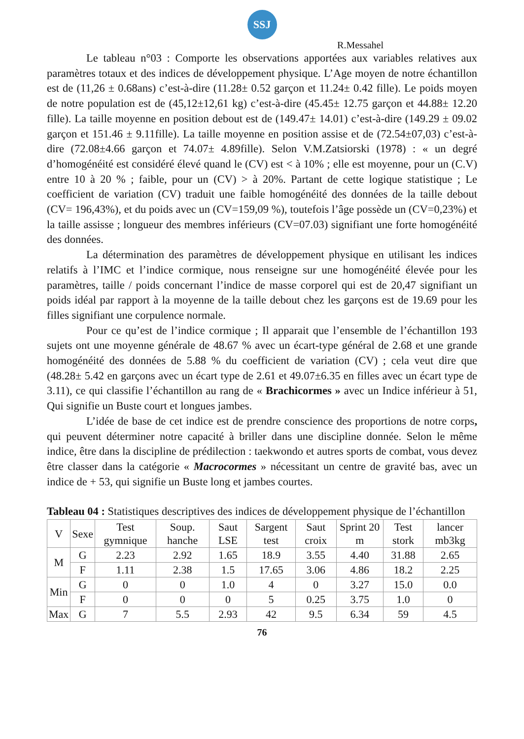SSJ
R.Messahel
Le tableau n°03 : Comporte les observations apportées aux variables relatives aux paramètres totaux et des indices de développement physique. L’Age moyen de notre échantillon est de (11,26 ± 0.68ans) c’est-à-dire (11.28± 0.52 garçon et 11.24± 0.42 fille). Le poids moyen de notre population est de (45,12±12,61 kg) c’est-à-dire (45.45± 12.75 garçon et 44.88± 12.20 fille). La taille moyenne en position debout est de (149.47± 14.01) c’est-à-dire (149.29 ± 09.02 garçon et 151.46 ± 9.11fille). La taille moyenne en position assise et de (72.54±07,03) c’est-à-dire (72.08±4.66 garçon et 74.07± 4.89fille). Selon V.M.Zatsiorski (1978) : « un degré d’homogénéité est considéré élevé quand le (CV) est < à 10% ; elle est moyenne, pour un (C.V) entre 10 à 20 % ; faible, pour un (CV) > à 20%. Partant de cette logique statistique ; Le coefficient de variation (CV) traduit une faible homogénéité des données de la taille debout (CV= 196,43%), et du poids avec un (CV=159,09 %), toutefois l’âge possède un (CV=0,23%) et la taille assisse ; longueur des membres inférieurs (CV=07.03) signifiant une forte homogénéité des données.
La détermination des paramètres de développement physique en utilisant les indices relatifs à l’IMC et l’indice cormique, nous renseigne sur une homogénéité élevée pour les paramètres, taille / poids concernant l’indice de masse corporel qui est de 20,47 signifiant un poids idéal par rapport à la moyenne de la taille debout chez les garçons est de 19.69 pour les filles signifiant une corpulence normale.
Pour ce qu’est de l’indice cormique ; Il apparait que l’ensemble de l’échantillon 193 sujets ont une moyenne générale de 48.67 % avec un écart-type général de 2.68 et une grande homogénéité des données de 5.88 % du coefficient de variation (CV) ; cela veut dire que (48.28± 5.42 en garçons avec un écart type de 2.61 et 49.07±6.35 en filles avec un écart type de 3.11), ce qui classifie l’échantillon au rang de « Brachicormes » avec un Indice inférieur à 51, Qui signifie un Buste court et longues jambes.
L’idée de base de cet indice est de prendre conscience des proportions de notre corps, qui peuvent déterminer notre capacité à briller dans une discipline donnée. Selon le même indice, être dans la discipline de prédilection : taekwondo et autres sports de combat, vous devez être classer dans la catégorie « Macrocormes » nécessitant un centre de gravité bas, avec un indice de + 53, qui signifie un Buste long et jambes courtes.
Tableau 04 : Statistiques descriptives des indices de développement physique de l’échantillon
| V | Sexe | Test gymnique | Soup. hanche | Saut LSE | Sargent test | Saut croix | Sprint 20 m | Test stork | lancer mb3kg |
| --- | --- | --- | --- | --- | --- | --- | --- | --- | --- |
| M | G | 2.23 | 2.92 | 1.65 | 18.9 | 3.55 | 4.40 | 31.88 | 2.65 |
| | F | 1.11 | 2.38 | 1.5 | 17.65 | 3.06 | 4.86 | 18.2 | 2.25 |
| Min | G | 0 | 0 | 1.0 | 4 | 0 | 3.27 | 15.0 | 0.0 |
| | F | 0 | 0 | 0 | 5 | 0.25 | 3.75 | 1.0 | 0 |
| Max | G | 7 | 5.5 | 2.93 | 42 | 9.5 | 6.34 | 59 | 4.5 |
76